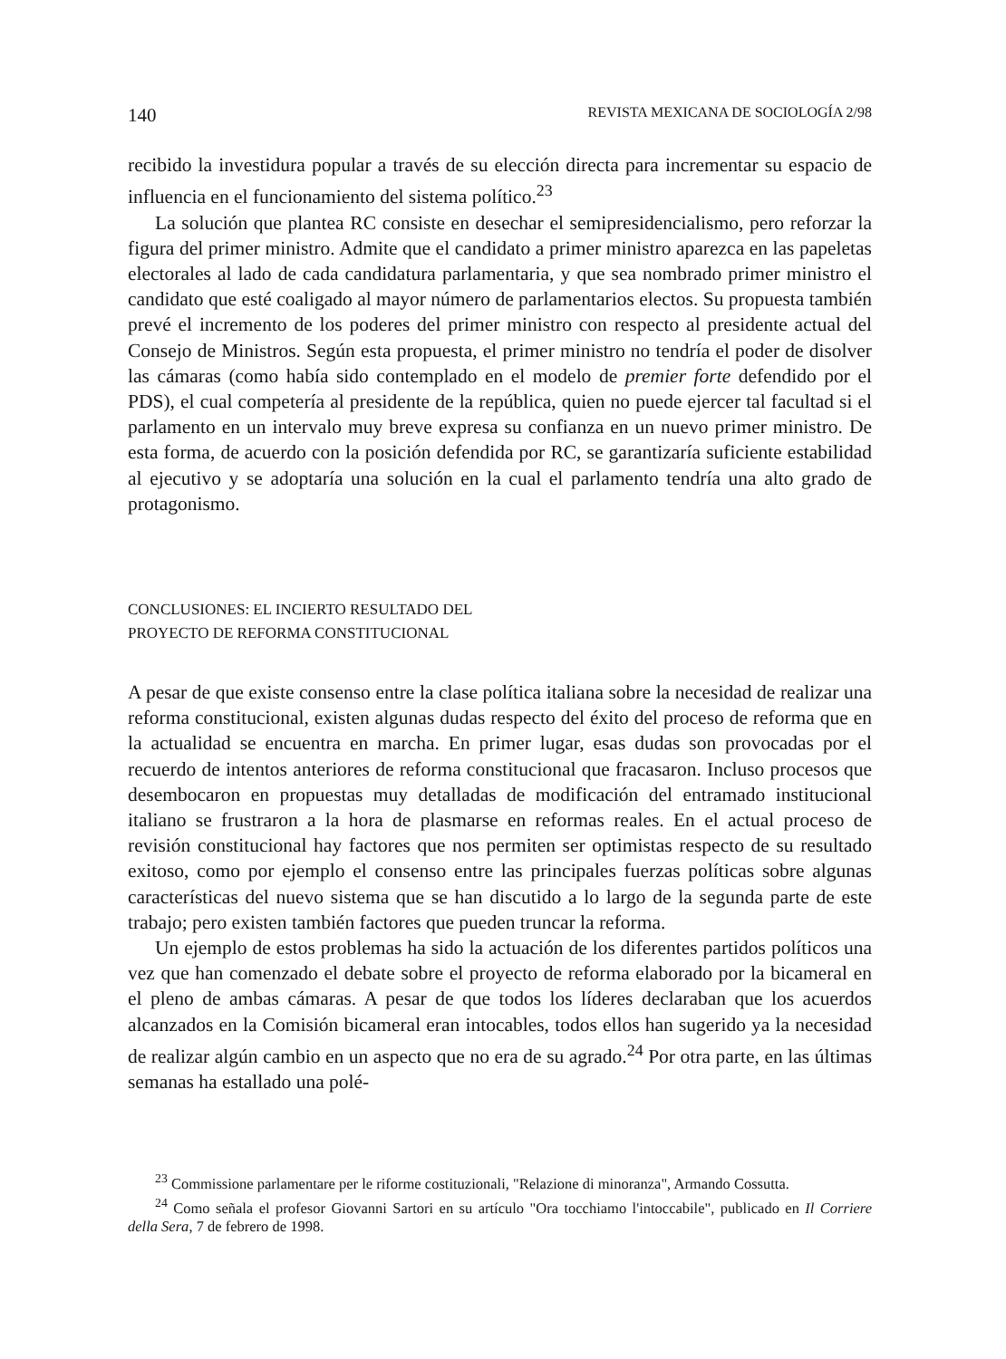140 REVISTA MEXICANA DE SOCIOLOGÍA 2/98
recibido la investidura popular a través de su elección directa para incrementar su espacio de influencia en el funcionamiento del sistema político.<sup>23</sup>
La solución que plantea RC consiste en desechar el semipresidencialismo, pero reforzar la figura del primer ministro. Admite que el candidato a primer ministro aparezca en las papeletas electorales al lado de cada candidatura parlamentaria, y que sea nombrado primer ministro el candidato que esté coaligado al mayor número de parlamentarios electos. Su propuesta también prevé el incremento de los poderes del primer ministro con respecto al presidente actual del Consejo de Ministros. Según esta propuesta, el primer ministro no tendría el poder de disolver las cámaras (como había sido contemplado en el modelo de premier forte defendido por el PDS), el cual competería al presidente de la república, quien no puede ejercer tal facultad si el parlamento en un intervalo muy breve expresa su confianza en un nuevo primer ministro. De esta forma, de acuerdo con la posición defendida por RC, se garantizaría suficiente estabilidad al ejecutivo y se adoptaría una solución en la cual el parlamento tendría una alto grado de protagonismo.
CONCLUSIONES: EL INCIERTO RESULTADO DEL
PROYECTO DE REFORMA CONSTITUCIONAL
A pesar de que existe consenso entre la clase política italiana sobre la necesidad de realizar una reforma constitucional, existen algunas dudas respecto del éxito del proceso de reforma que en la actualidad se encuentra en marcha. En primer lugar, esas dudas son provocadas por el recuerdo de intentos anteriores de reforma constitucional que fracasaron. Incluso procesos que desembocaron en propuestas muy detalladas de modificación del entramado institucional italiano se frustraron a la hora de plasmarse en reformas reales. En el actual proceso de revisión constitucional hay factores que nos permiten ser optimistas respecto de su resultado exitoso, como por ejemplo el consenso entre las principales fuerzas políticas sobre algunas características del nuevo sistema que se han discutido a lo largo de la segunda parte de este trabajo; pero existen también factores que pueden truncar la reforma.
Un ejemplo de estos problemas ha sido la actuación de los diferentes partidos políticos una vez que han comenzado el debate sobre el proyecto de reforma elaborado por la bicameral en el pleno de ambas cámaras. A pesar de que todos los líderes declaraban que los acuerdos alcanzados en la Comisión bicameral eran intocables, todos ellos han sugerido ya la necesidad de realizar algún cambio en un aspecto que no era de su agrado.<sup>24</sup> Por otra parte, en las últimas semanas ha estallado una polé-
<sup>23</sup> Commissione parlamentare per le riforme costituzionali, "Relazione di minoranza", Armando Cossutta.
<sup>24</sup> Como señala el profesor Giovanni Sartori en su artículo "Ora tocchiamo l'intoccabile", publicado en Il Corriere della Sera, 7 de febrero de 1998.